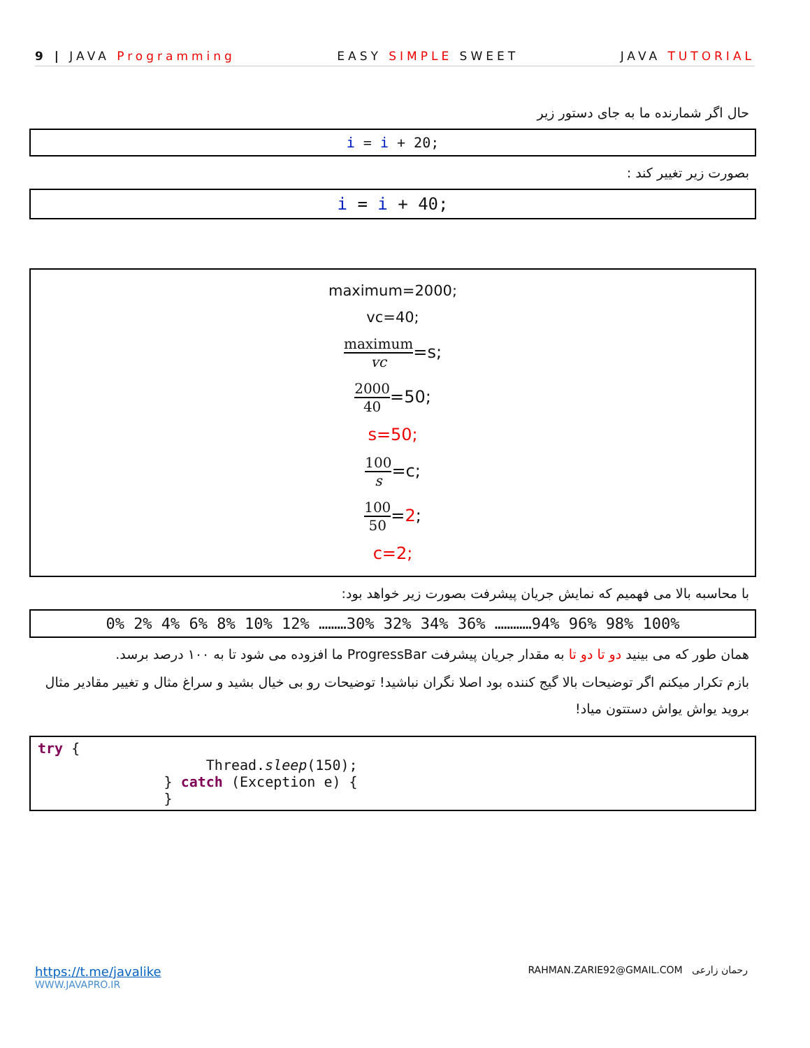9 | JAVA Programming EASY SIMPLE SWEET JAVA TUTORIAL
حال اگر شمارنده ما به جای دستور زیر
i = i + 20;
بصورت زیر تغییر کند :
i = i + 40;
maximum=2000;
vc=40;
maximum vc=s;
2000 40=50;
s=50;
100 s=c;
100 50=2;
c=2;
با محاسبه بالا می فهمیم که نمایش جریان پیشرفت بصورت زیر خواهد بود:
0% 2% 4% 6% 8% 10% 12% ………30% 32% 34% 36% …………94% 96% 98% 100%
همان طور که می بینید دو تا دو تا به مقدار جریان پیشرفت ProgressBar ما افزوده می شود تا به ۱۰۰ درصد برسد.
بازم تکرار میکنم اگر توضیحات بالا گیج کننده بود اصلا نگران نباشید! توضیحات رو بی خیال بشید و سراغ مثال و تغییر مقادیر مثال بروید یواش یواش دستتون میاد!
try {
                    Thread.sleep(150);
               } catch (Exception e) {
               }
https://t.me/javalike
WWW.JAVAPRO.IR
RAHMAN.ZARIE92@GMAIL.COM رحمان زارعی